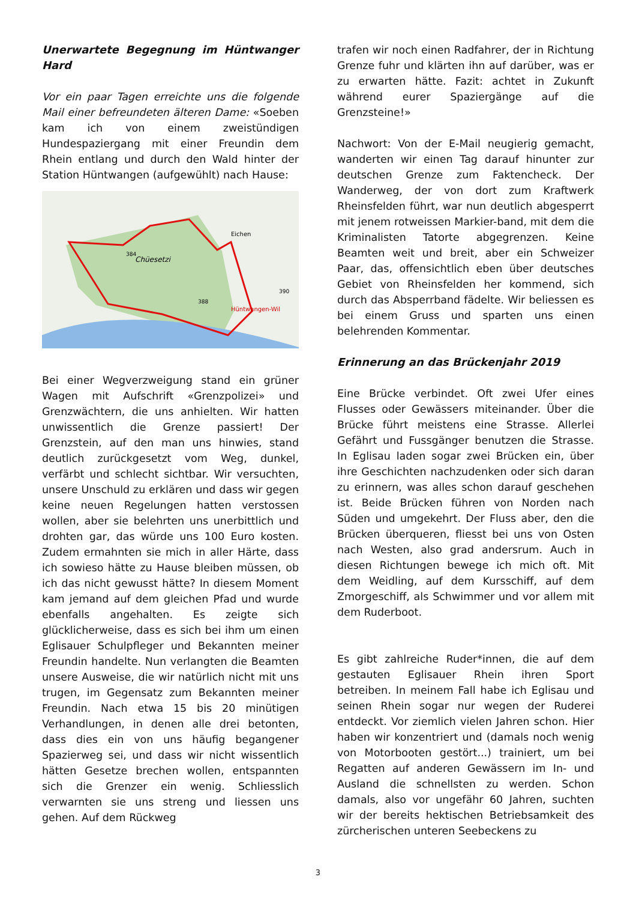Unerwartete Begegnung im Hüntwanger Hard
Vor ein paar Tagen erreichte uns die folgende Mail einer befreundeten älteren Dame: «Soeben kam ich von einem zweistündigen Hundespaziergang mit einer Freundin dem Rhein entlang und durch den Wald hinter der Station Hüntwangen (aufgewühlt) nach Hause:
Chüesetzi
Eichen
Hüntwangen-Wil
384
388
390
Bei einer Wegverzweigung stand ein grüner Wagen mit Aufschrift «Grenzpolizei» und Grenzwächtern, die uns anhielten. Wir hatten unwissentlich die Grenze passiert! Der Grenzstein, auf den man uns hinwies, stand deutlich zurückgesetzt vom Weg, dunkel, verfärbt und schlecht sichtbar. Wir versuchten, unsere Unschuld zu erklären und dass wir gegen keine neuen Regelungen hatten verstossen wollen, aber sie belehrten uns unerbittlich und drohten gar, das würde uns 100 Euro kosten. Zudem ermahnten sie mich in aller Härte, dass ich sowieso hätte zu Hause bleiben müssen, ob ich das nicht gewusst hätte? In diesem Moment kam jemand auf dem gleichen Pfad und wurde ebenfalls angehalten. Es zeigte sich glücklicherweise, dass es sich bei ihm um einen Eglisauer Schulpfleger und Bekannten meiner Freundin handelte. Nun verlangten die Beamten unsere Ausweise, die wir natürlich nicht mit uns trugen, im Gegensatz zum Bekannten meiner Freundin. Nach etwa 15 bis 20 minütigen Verhandlungen, in denen alle drei betonten, dass dies ein von uns häufig begangener Spazierweg sei, und dass wir nicht wissentlich hätten Gesetze brechen wollen, entspannten sich die Grenzer ein wenig. Schliesslich verwarnten sie uns streng und liessen uns gehen. Auf dem Rückweg
trafen wir noch einen Radfahrer, der in Richtung Grenze fuhr und klärten ihn auf darüber, was er zu erwarten hätte. Fazit: achtet in Zukunft während eurer Spaziergänge auf die Grenzsteine!»
Nachwort: Von der E-Mail neugierig gemacht, wanderten wir einen Tag darauf hinunter zur deutschen Grenze zum Faktencheck. Der Wanderweg, der von dort zum Kraftwerk Rheinsfelden führt, war nun deutlich abgesperrt mit jenem rotweissen Markier-band, mit dem die Kriminalisten Tatorte abgegrenzen. Keine Beamten weit und breit, aber ein Schweizer Paar, das, offensichtlich eben über deutsches Gebiet von Rheinsfelden her kommend, sich durch das Absperrband fädelte. Wir beliessen es bei einem Gruss und sparten uns einen belehrenden Kommentar.
Erinnerung an das Brückenjahr 2019
Eine Brücke verbindet. Oft zwei Ufer eines Flusses oder Gewässers miteinander. Über die Brücke führt meistens eine Strasse. Allerlei Gefährt und Fussgänger benutzen die Strasse. In Eglisau laden sogar zwei Brücken ein, über ihre Geschichten nachzudenken oder sich daran zu erinnern, was alles schon darauf geschehen ist. Beide Brücken führen von Norden nach Süden und umgekehrt. Der Fluss aber, den die Brücken überqueren, fliesst bei uns von Osten nach Westen, also grad andersrum. Auch in diesen Richtungen bewege ich mich oft. Mit dem Weidling, auf dem Kursschiff, auf dem Zmorgeschiff, als Schwimmer und vor allem mit dem Ruderboot.
Es gibt zahlreiche Ruder*innen, die auf dem gestauten Eglisauer Rhein ihren Sport betreiben. In meinem Fall habe ich Eglisau und seinen Rhein sogar nur wegen der Ruderei entdeckt. Vor ziemlich vielen Jahren schon. Hier haben wir konzentriert und (damals noch wenig von Motorbooten gestört...) trainiert, um bei Regatten auf anderen Gewässern im In- und Ausland die schnellsten zu werden. Schon damals, also vor ungefähr 60 Jahren, suchten wir der bereits hektischen Betriebsamkeit des zürcherischen unteren Seebeckens zu
3